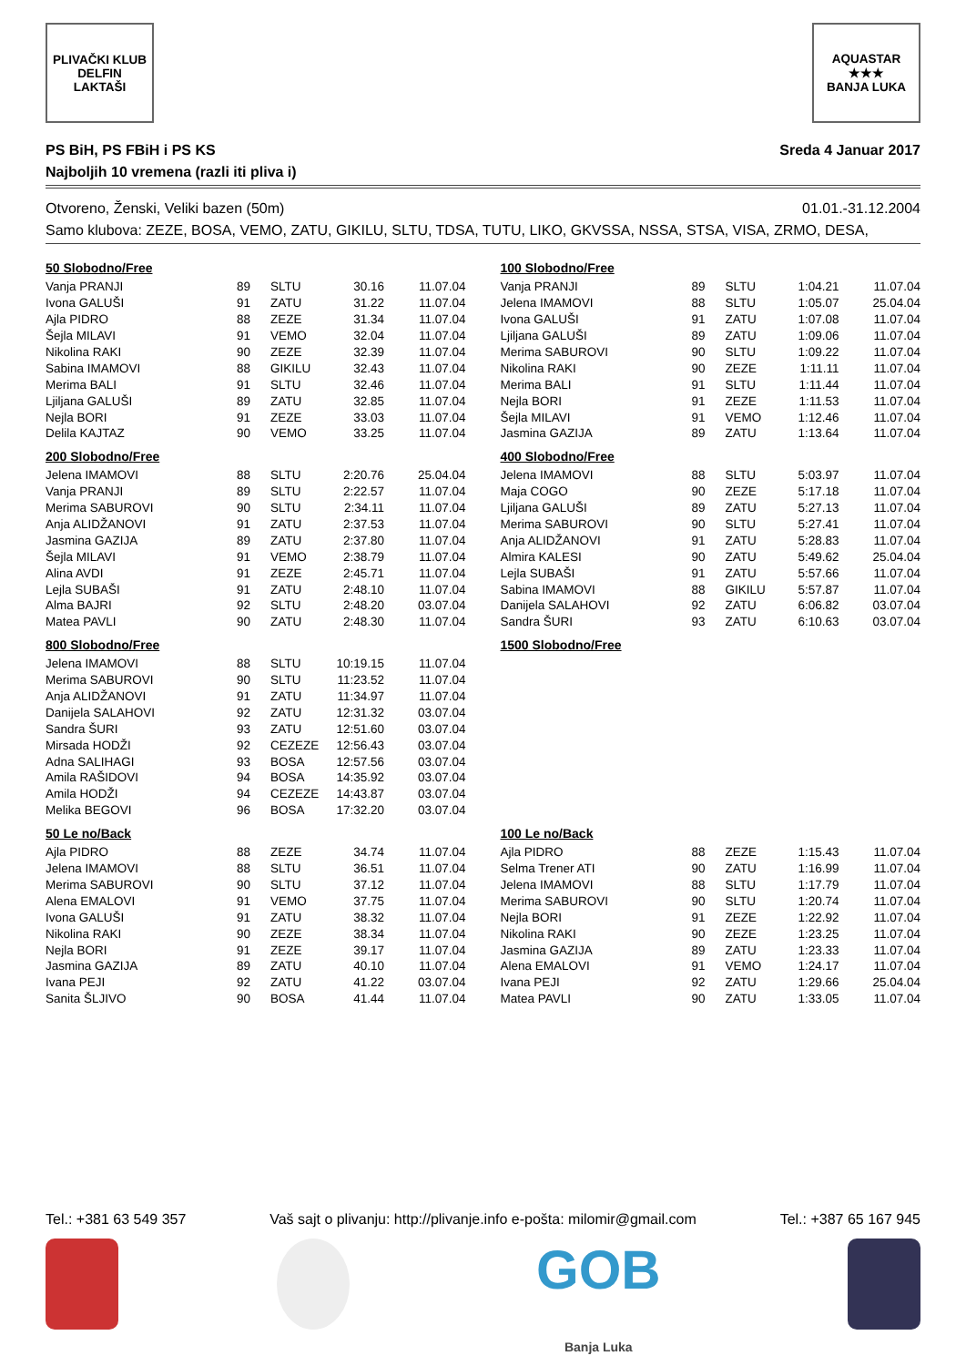PLIVAČKI KLUB
DELFIN
LAKTAŠI
AQUASTAR
★★★
BANJA LUKA
PS BiH, PS FBiH i PS KS
Najboljih 10 vremena (razli iti pliva i)
Sreda 4 Januar 2017
Otvoreno, Ženski, Veliki bazen (50m) 01.01.-31.12.2004
Samo klubova: ZEZE, BOSA, VEMO, ZATU, GIKILU, SLTU, TDSA, TUTU, LIKO, GKVSSA, NSSA, STSA, VISA, ZRMO, DESA,
50 Slobodno/Free
| Vanja PRANJI | 89 | SLTU | 30.16 | 11.07.04 |
| Ivona GALUŠI | 91 | ZATU | 31.22 | 11.07.04 |
| Ajla PIDRO | 88 | ZEZE | 31.34 | 11.07.04 |
| Šejla MILAVI | 91 | VEMO | 32.04 | 11.07.04 |
| Nikolina RAKI | 90 | ZEZE | 32.39 | 11.07.04 |
| Sabina IMAMOVI | 88 | GIKILU | 32.43 | 11.07.04 |
| Merima BALI | 91 | SLTU | 32.46 | 11.07.04 |
| Ljiljana GALUŠI | 89 | ZATU | 32.85 | 11.07.04 |
| Nejla BORI | 91 | ZEZE | 33.03 | 11.07.04 |
| Delila KAJTAZ | 90 | VEMO | 33.25 | 11.07.04 |
100 Slobodno/Free
| Vanja PRANJI | 89 | SLTU | 1:04.21 | 11.07.04 |
| Jelena IMAMOVI | 88 | SLTU | 1:05.07 | 25.04.04 |
| Ivona GALUŠI | 91 | ZATU | 1:07.08 | 11.07.04 |
| Ljiljana GALUŠI | 89 | ZATU | 1:09.06 | 11.07.04 |
| Merima SABUROVI | 90 | SLTU | 1:09.22 | 11.07.04 |
| Nikolina RAKI | 90 | ZEZE | 1:11.11 | 11.07.04 |
| Merima BALI | 91 | SLTU | 1:11.44 | 11.07.04 |
| Nejla BORI | 91 | ZEZE | 1:11.53 | 11.07.04 |
| Šejla MILAVI | 91 | VEMO | 1:12.46 | 11.07.04 |
| Jasmina GAZIJA | 89 | ZATU | 1:13.64 | 11.07.04 |
200 Slobodno/Free
| Jelena IMAMOVI | 88 | SLTU | 2:20.76 | 25.04.04 |
| Vanja PRANJI | 89 | SLTU | 2:22.57 | 11.07.04 |
| Merima SABUROVI | 90 | SLTU | 2:34.11 | 11.07.04 |
| Anja ALIDŽANOVI | 91 | ZATU | 2:37.53 | 11.07.04 |
| Jasmina GAZIJA | 89 | ZATU | 2:37.80 | 11.07.04 |
| Šejla MILAVI | 91 | VEMO | 2:38.79 | 11.07.04 |
| Alina AVDI | 91 | ZEZE | 2:45.71 | 11.07.04 |
| Lejla SUBAŠI | 91 | ZATU | 2:48.10 | 11.07.04 |
| Alma BAJRI | 92 | SLTU | 2:48.20 | 03.07.04 |
| Matea PAVLI | 90 | ZATU | 2:48.30 | 11.07.04 |
400 Slobodno/Free
| Jelena IMAMOVI | 88 | SLTU | 5:03.97 | 11.07.04 |
| Maja COGO | 90 | ZEZE | 5:17.18 | 11.07.04 |
| Ljiljana GALUŠI | 89 | ZATU | 5:27.13 | 11.07.04 |
| Merima SABUROVI | 90 | SLTU | 5:27.41 | 11.07.04 |
| Anja ALIDŽANOVI | 91 | ZATU | 5:28.83 | 11.07.04 |
| Almira KALESI | 90 | ZATU | 5:49.62 | 25.04.04 |
| Lejla SUBAŠI | 91 | ZATU | 5:57.66 | 11.07.04 |
| Sabina IMAMOVI | 88 | GIKILU | 5:57.87 | 11.07.04 |
| Danijela SALAHOVI | 92 | ZATU | 6:06.82 | 03.07.04 |
| Sandra ŠURI | 93 | ZATU | 6:10.63 | 03.07.04 |
800 Slobodno/Free
| Jelena IMAMOVI | 88 | SLTU | 10:19.15 | 11.07.04 |
| Merima SABUROVI | 90 | SLTU | 11:23.52 | 11.07.04 |
| Anja ALIDŽANOVI | 91 | ZATU | 11:34.97 | 11.07.04 |
| Danijela SALAHOVI | 92 | ZATU | 12:31.32 | 03.07.04 |
| Sandra ŠURI | 93 | ZATU | 12:51.60 | 03.07.04 |
| Mirsada HODŽI | 92 | CEZEZE | 12:56.43 | 03.07.04 |
| Adna SALIHAGI | 93 | BOSA | 12:57.56 | 03.07.04 |
| Amila RAŠIDOVI | 94 | BOSA | 14:35.92 | 03.07.04 |
| Amila HODŽI | 94 | CEZEZE | 14:43.87 | 03.07.04 |
| Melika BEGOVI | 96 | BOSA | 17:32.20 | 03.07.04 |
1500 Slobodno/Free
50 Le no/Back
| Ajla PIDRO | 88 | ZEZE | 34.74 | 11.07.04 |
| Jelena IMAMOVI | 88 | SLTU | 36.51 | 11.07.04 |
| Merima SABUROVI | 90 | SLTU | 37.12 | 11.07.04 |
| Alena EMALOVI | 91 | VEMO | 37.75 | 11.07.04 |
| Ivona GALUŠI | 91 | ZATU | 38.32 | 11.07.04 |
| Nikolina RAKI | 90 | ZEZE | 38.34 | 11.07.04 |
| Nejla BORI | 91 | ZEZE | 39.17 | 11.07.04 |
| Jasmina GAZIJA | 89 | ZATU | 40.10 | 11.07.04 |
| Ivana PEJI | 92 | ZATU | 41.22 | 03.07.04 |
| Sanita ŠLJIVO | 90 | BOSA | 41.44 | 11.07.04 |
100 Le no/Back
| Ajla PIDRO | 88 | ZEZE | 1:15.43 | 11.07.04 |
| Selma Trener ATI | 90 | ZATU | 1:16.99 | 11.07.04 |
| Jelena IMAMOVI | 88 | SLTU | 1:17.79 | 11.07.04 |
| Merima SABUROVI | 90 | SLTU | 1:20.74 | 11.07.04 |
| Nejla BORI | 91 | ZEZE | 1:22.92 | 11.07.04 |
| Nikolina RAKI | 90 | ZEZE | 1:23.25 | 11.07.04 |
| Jasmina GAZIJA | 89 | ZATU | 1:23.33 | 11.07.04 |
| Alena EMALOVI | 91 | VEMO | 1:24.17 | 11.07.04 |
| Ivana PEJI | 92 | ZATU | 1:29.66 | 25.04.04 |
| Matea PAVLI | 90 | ZATU | 1:33.05 | 11.07.04 |
Tel.: +381 63 549 357 Vaš sajt o plivanju: http://plivanje.info e-pošta: milomir@gmail.com Tel.: +387 65 167 945
GOB
Banja Luka